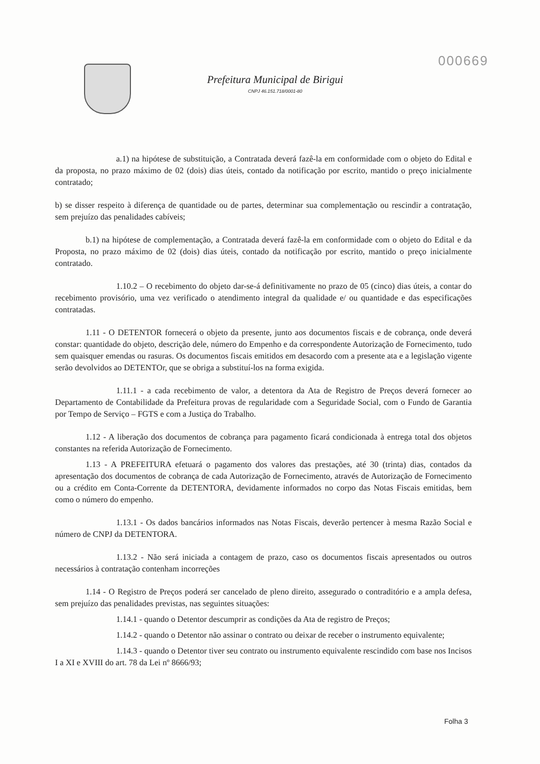000669
Prefeitura Municipal de Birigui
CNPJ 46.151.718/0001-80
a.1) na hipótese de substituição, a Contratada deverá fazê-la em conformidade com o objeto do Edital e da proposta, no prazo máximo de 02 (dois) dias úteis, contado da notificação por escrito, mantido o preço inicialmente contratado;
b) se disser respeito à diferença de quantidade ou de partes, determinar sua complementação ou rescindir a contratação, sem prejuízo das penalidades cabíveis;
b.1) na hipótese de complementação, a Contratada deverá fazê-la em conformidade com o objeto do Edital e da Proposta, no prazo máximo de 02 (dois) dias úteis, contado da notificação por escrito, mantido o preço inicialmente contratado.
1.10.2 – O recebimento do objeto dar-se-á definitivamente no prazo de 05 (cinco) dias úteis, a contar do recebimento provisório, uma vez verificado o atendimento integral da qualidade e/ ou quantidade e das especificações contratadas.
1.11 - O DETENTOR fornecerá o objeto da presente, junto aos documentos fiscais e de cobrança, onde deverá constar: quantidade do objeto, descrição dele, número do Empenho e da correspondente Autorização de Fornecimento, tudo sem quaisquer emendas ou rasuras. Os documentos fiscais emitidos em desacordo com a presente ata e a legislação vigente serão devolvidos ao DETENTOr, que se obriga a substituí-los na forma exigida.
1.11.1 - a cada recebimento de valor, a detentora da Ata de Registro de Preços deverá fornecer ao Departamento de Contabilidade da Prefeitura provas de regularidade com a Seguridade Social, com o Fundo de Garantia por Tempo de Serviço – FGTS e com a Justiça do Trabalho.
1.12 - A liberação dos documentos de cobrança para pagamento ficará condicionada à entrega total dos objetos constantes na referida Autorização de Fornecimento.
1.13 - A PREFEITURA efetuará o pagamento dos valores das prestações, até 30 (trinta) dias, contados da apresentação dos documentos de cobrança de cada Autorização de Fornecimento, através de Autorização de Fornecimento ou a crédito em Conta-Corrente da DETENTORA, devidamente informados no corpo das Notas Fiscais emitidas, bem como o número do empenho.
1.13.1 - Os dados bancários informados nas Notas Fiscais, deverão pertencer à mesma Razão Social e número de CNPJ da DETENTORA.
1.13.2 - Não será iniciada a contagem de prazo, caso os documentos fiscais apresentados ou outros necessários à contratação contenham incorreções
1.14 - O Registro de Preços poderá ser cancelado de pleno direito, assegurado o contraditório e a ampla defesa, sem prejuízo das penalidades previstas, nas seguintes situações:
1.14.1 - quando o Detentor descumprir as condições da Ata de registro de Preços;
1.14.2 - quando o Detentor não assinar o contrato ou deixar de receber o instrumento equivalente;
1.14.3 - quando o Detentor tiver seu contrato ou instrumento equivalente rescindido com base nos Incisos I a XI e XVIII do art. 78 da Lei nº 8666/93;
Folha 3